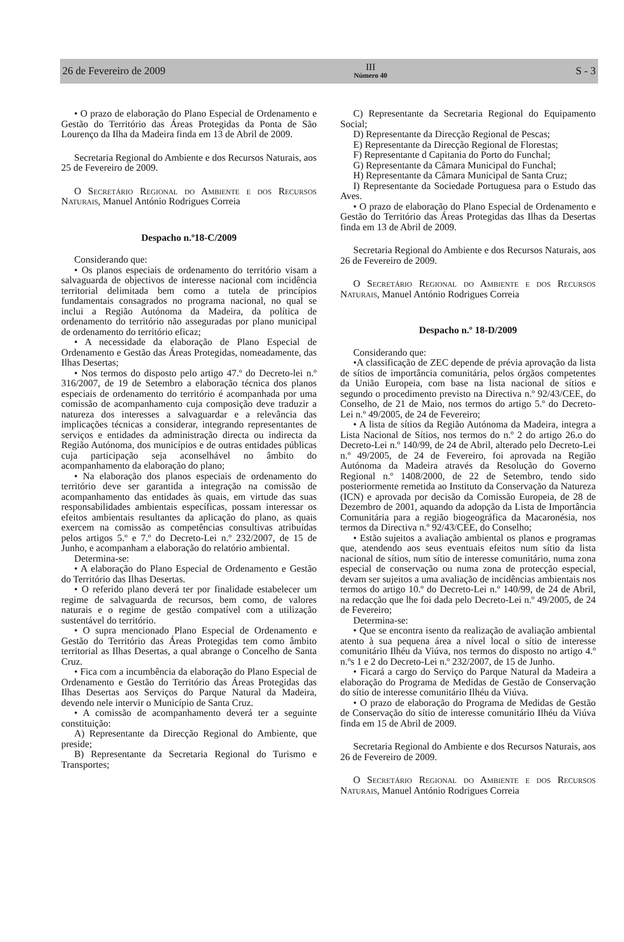26 de Fevereiro de 2009
III
Número 40
S - 3
• O prazo de elaboração do Plano Especial de Ordenamento e Gestão do Território das Áreas Protegidas da Ponta de São Lourenço da Ilha da Madeira finda em 13 de Abril de 2009.
Secretaria Regional do Ambiente e dos Recursos Naturais, aos 25 de Fevereiro de 2009.
O Secretário Regional do Ambiente e dos Recursos Naturais, Manuel António Rodrigues Correia
Despacho n.º18-C/2009
Considerando que:
• Os planos especiais de ordenamento do território visam a salvaguarda de objectivos de interesse nacional com incidência territorial delimitada bem como a tutela de princípios fundamentais consagrados no programa nacional, no qual se inclui a Região Autónoma da Madeira, da política de ordenamento do território não asseguradas por plano municipal de ordenamento do território eficaz;
• A necessidade da elaboração de Plano Especial de Ordenamento e Gestão das Áreas Protegidas, nomeadamente, das Ilhas Desertas;
• Nos termos do disposto pelo artigo 47.º do Decreto-lei n.º 316/2007, de 19 de Setembro a elaboração técnica dos planos especiais de ordenamento do território é acompanhada por uma comissão de acompanhamento cuja composição deve traduzir a natureza dos interesses a salvaguardar e a relevância das implicações técnicas a considerar, integrando representantes de serviços e entidades da administração directa ou indirecta da Região Autónoma, dos municípios e de outras entidades públicas cuja participação seja aconselhável no âmbito do acompanhamento da elaboração do plano;
• Na elaboração dos planos especiais de ordenamento do território deve ser garantida a integração na comissão de acompanhamento das entidades às quais, em virtude das suas responsabilidades ambientais específicas, possam interessar os efeitos ambientais resultantes da aplicação do plano, as quais exercem na comissão as competências consultivas atribuídas pelos artigos 5.º e 7.º do Decreto-Lei n.º 232/2007, de 15 de Junho, e acompanham a elaboração do relatório ambiental.
Determina-se:
• A elaboração do Plano Especial de Ordenamento e Gestão do Território das Ilhas Desertas.
• O referido plano deverá ter por finalidade estabelecer um regime de salvaguarda de recursos, bem como, de valores naturais e o regime de gestão compatível com a utilização sustentável do território.
• O supra mencionado Plano Especial de Ordenamento e Gestão do Território das Áreas Protegidas tem como âmbito territorial as Ilhas Desertas, a qual abrange o Concelho de Santa Cruz.
• Fica com a incumbência da elaboração do Plano Especial de Ordenamento e Gestão do Território das Áreas Protegidas das Ilhas Desertas aos Serviços do Parque Natural da Madeira, devendo nele intervir o Município de Santa Cruz.
• A comissão de acompanhamento deverá ter a seguinte constituição:
A) Representante da Direcção Regional do Ambiente, que preside;
B) Representante da Secretaria Regional do Turismo e Transportes;
C) Representante da Secretaria Regional do Equipamento Social;
D) Representante da Direcção Regional de Pescas;
E) Representante da Direcção Regional de Florestas;
F) Representante d Capitania do Porto do Funchal;
G) Representante da Câmara Municipal do Funchal;
H) Representante da Câmara Municipal de Santa Cruz;
I) Representante da Sociedade Portuguesa para o Estudo das Aves.
• O prazo de elaboração do Plano Especial de Ordenamento e Gestão do Território das Áreas Protegidas das Ilhas da Desertas finda em 13 de Abril de 2009.
Secretaria Regional do Ambiente e dos Recursos Naturais, aos 26 de Fevereiro de 2009.
O Secretário Regional do Ambiente e dos Recursos Naturais, Manuel António Rodrigues Correia
Despacho n.º 18-D/2009
Considerando que:
•A classificação de ZEC depende de prévia aprovação da lista de sítios de importância comunitária, pelos órgãos competentes da União Europeia, com base na lista nacional de sítios e segundo o procedimento previsto na Directiva n.º 92/43/CEE, do Conselho, de 21 de Maio, nos termos do artigo 5.º do Decreto-Lei n.º 49/2005, de 24 de Fevereiro;
• A lista de sítios da Região Autónoma da Madeira, integra a Lista Nacional de Sítios, nos termos do n.º 2 do artigo 26.o do Decreto-Lei n.º 140/99, de 24 de Abril, alterado pelo Decreto-Lei n.º 49/2005, de 24 de Fevereiro, foi aprovada na Região Autónoma da Madeira através da Resolução do Governo Regional n.º 1408/2000, de 22 de Setembro, tendo sido posteriormente remetida ao Instituto da Conservação da Natureza (ICN) e aprovada por decisão da Comissão Europeia, de 28 de Dezembro de 2001, aquando da adopção da Lista de Importância Comunitária para a região biogeográfica da Macaronésia, nos termos da Directiva n.º 92/43/CEE, do Conselho;
• Estão sujeitos a avaliação ambiental os planos e programas que, atendendo aos seus eventuais efeitos num sítio da lista nacional de sítios, num sítio de interesse comunitário, numa zona especial de conservação ou numa zona de protecção especial, devam ser sujeitos a uma avaliação de incidências ambientais nos termos do artigo 10.º do Decreto-Lei n.º 140/99, de 24 de Abril, na redacção que lhe foi dada pelo Decreto-Lei n.º 49/2005, de 24 de Fevereiro;
Determina-se:
• Que se encontra isento da realização de avaliação ambiental atento à sua pequena área a nível local o sítio de interesse comunitário Ilhéu da Viúva, nos termos do disposto no artigo 4.º n.ºs 1 e 2 do Decreto-Lei n.º 232/2007, de 15 de Junho.
• Ficará a cargo do Serviço do Parque Natural da Madeira a elaboração do Programa de Medidas de Gestão de Conservação do sítio de interesse comunitário Ilhéu da Viúva.
• O prazo de elaboração do Programa de Medidas de Gestão de Conservação do sítio de interesse comunitário Ilhéu da Viúva finda em 15 de Abril de 2009.
Secretaria Regional do Ambiente e dos Recursos Naturais, aos 26 de Fevereiro de 2009.
O Secretário Regional do Ambiente e dos Recursos Naturais, Manuel António Rodrigues Correia